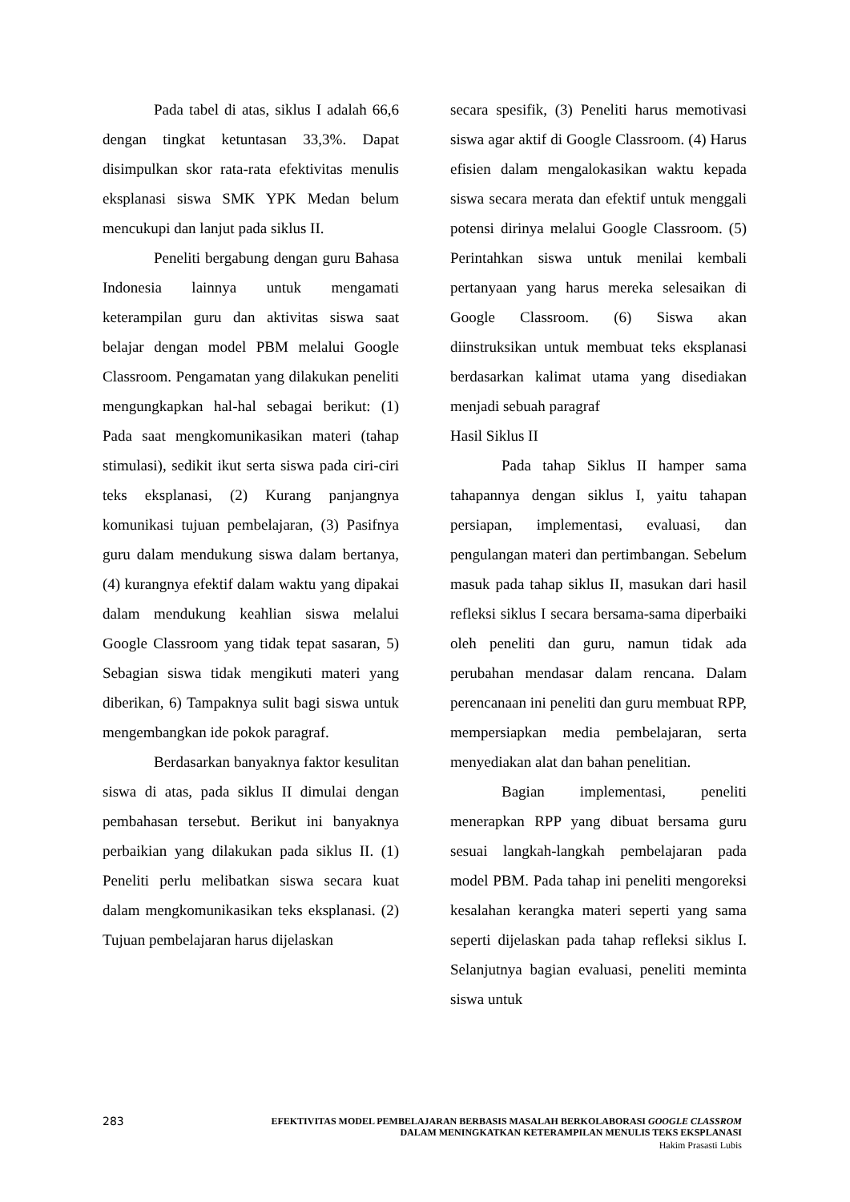Pada tabel di atas, siklus I adalah 66,6 dengan tingkat ketuntasan 33,3%. Dapat disimpulkan skor rata-rata efektivitas menulis eksplanasi siswa SMK YPK Medan belum mencukupi dan lanjut pada siklus II.
Peneliti bergabung dengan guru Bahasa Indonesia lainnya untuk mengamati keterampilan guru dan aktivitas siswa saat belajar dengan model PBM melalui Google Classroom. Pengamatan yang dilakukan peneliti mengungkapkan hal-hal sebagai berikut: (1) Pada saat mengkomunikasikan materi (tahap stimulasi), sedikit ikut serta siswa pada ciri-ciri teks eksplanasi, (2) Kurang panjangnya komunikasi tujuan pembelajaran, (3) Pasifnya guru dalam mendukung siswa dalam bertanya, (4) kurangnya efektif dalam waktu yang dipakai dalam mendukung keahlian siswa melalui Google Classroom yang tidak tepat sasaran, 5) Sebagian siswa tidak mengikuti materi yang diberikan, 6) Tampaknya sulit bagi siswa untuk mengembangkan ide pokok paragraf.
Berdasarkan banyaknya faktor kesulitan siswa di atas, pada siklus II dimulai dengan pembahasan tersebut. Berikut ini banyaknya perbaikian yang dilakukan pada siklus II. (1) Peneliti perlu melibatkan siswa secara kuat dalam mengkomunikasikan teks eksplanasi. (2) Tujuan pembelajaran harus dijelaskan
secara spesifik, (3) Peneliti harus memotivasi siswa agar aktif di Google Classroom. (4) Harus efisien dalam mengalokasikan waktu kepada siswa secara merata dan efektif untuk menggali potensi dirinya melalui Google Classroom. (5) Perintahkan siswa untuk menilai kembali pertanyaan yang harus mereka selesaikan di Google Classroom. (6) Siswa akan diinstruksikan untuk membuat teks eksplanasi berdasarkan kalimat utama yang disediakan menjadi sebuah paragraf
Hasil Siklus II
Pada tahap Siklus II hamper sama tahapannya dengan siklus I, yaitu tahapan persiapan, implementasi, evaluasi, dan pengulangan materi dan pertimbangan. Sebelum masuk pada tahap siklus II, masukan dari hasil refleksi siklus I secara bersama-sama diperbaiki oleh peneliti dan guru, namun tidak ada perubahan mendasar dalam rencana. Dalam perencanaan ini peneliti dan guru membuat RPP, mempersiapkan media pembelajaran, serta menyediakan alat dan bahan penelitian.
Bagian implementasi, peneliti menerapkan RPP yang dibuat bersama guru sesuai langkah-langkah pembelajaran pada model PBM. Pada tahap ini peneliti mengoreksi kesalahan kerangka materi seperti yang sama seperti dijelaskan pada tahap refleksi siklus I. Selanjutnya bagian evaluasi, peneliti meminta siswa untuk
283
EFEKTIVITAS MODEL PEMBELAJARAN BERBASIS MASALAH BERKOLABORASI GOOGLE CLASSROM
DALAM MENINGKATKAN KETERAMPILAN MENULIS TEKS EKSPLANASI
Hakim Prasasti Lubis